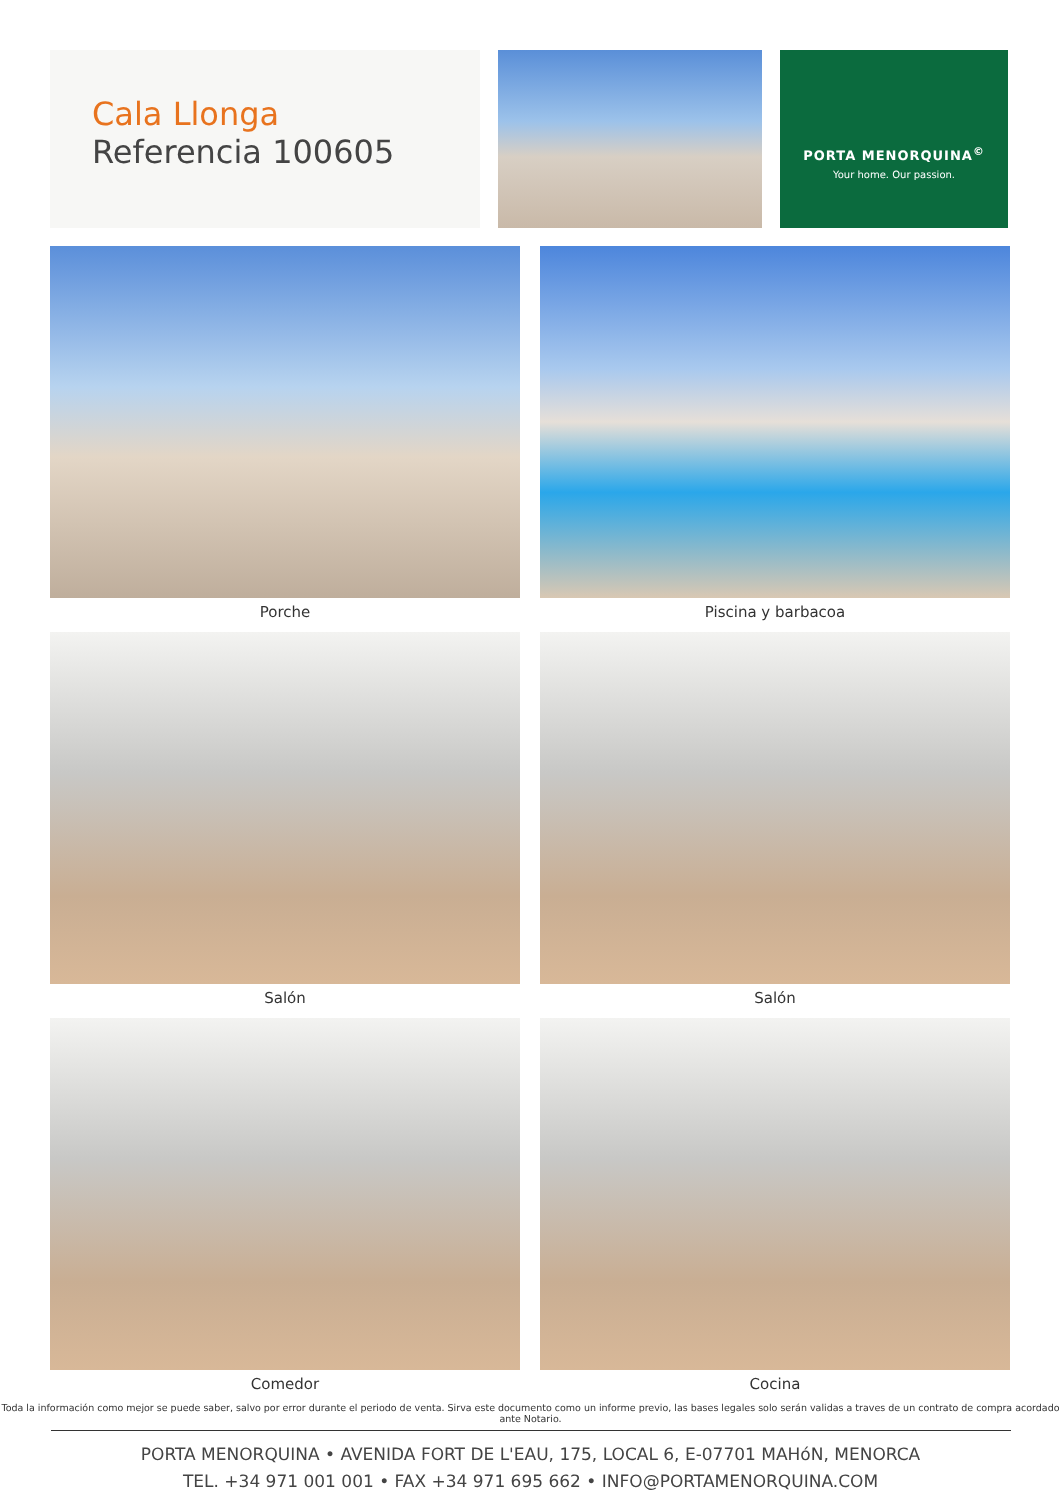Cala Llonga
Referencia 100605
PORTA MENORQUINA<sup>©</sup>
Your home. Our passion.
Porche
Piscina y barbacoa
Salón
Salón
Comedor
Cocina
Toda la información como mejor se puede saber, salvo por error durante el periodo de venta. Sirva este documento como un informe previo, las bases legales solo serán validas a traves de un contrato de compra acordado ante Notario.
PORTA MENORQUINA • AVENIDA FORT DE L'EAU, 175, LOCAL 6, E-07701 MAHóN, MENORCA
TEL. +34 971 001 001 • FAX +34 971 695 662 • INFO@PORTAMENORQUINA.COM